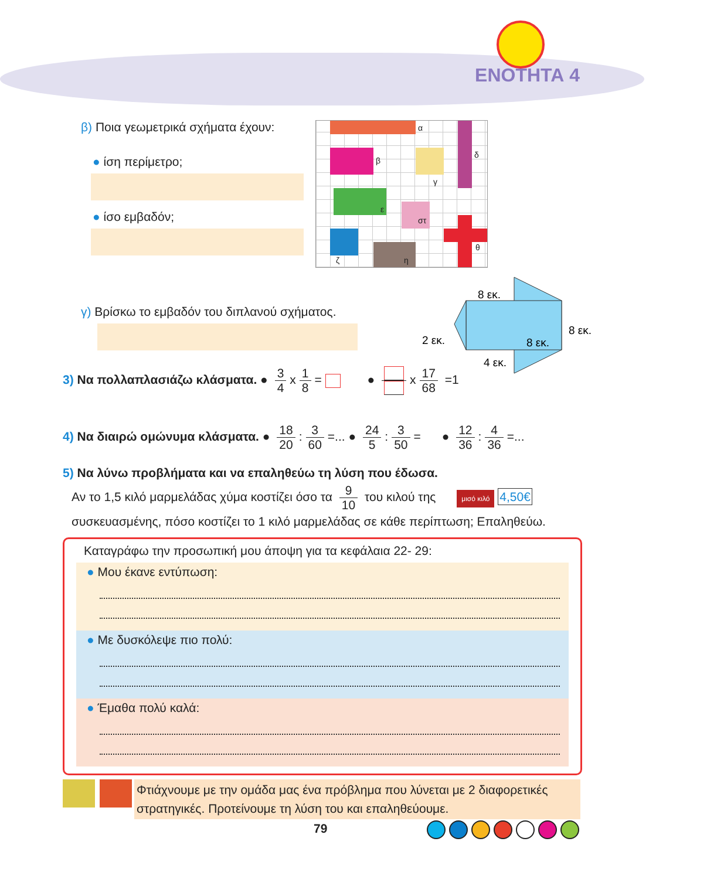ΕΝΟΤΗΤΑ 4
β) Ποια γεωμετρικά σχήματα έχουν:
● ίση περίμετρο;
● ίσο εμβαδόν;
α
β
γ
δ
ε
στ
ζ η
θ
γ) Βρίσκω το εμβαδόν του διπλανού σχήματος.
8 εκ.
8 εκ.
8 εκ.
2 εκ.
4 εκ.
3) Να πολλαπλασιάζω κλάσματα. ● 3 4 x 1 8 = ● x 17 68 =1
4) Να διαιρώ ομώνυμα κλάσματα. ● 18 20: 3 60 =... ● 24 5: 3 50 = ● 12 36: 4 36 =...
5) Να λύνω προβλήματα και να επαληθεύω τη λύση που έδωσα.
Αν το 1,5 κιλό μαρμελάδας χύμα κοστίζει όσο τα 9 10 του κιλού της μισό κιλό 4,50€
συσκευασμένης, πόσο κοστίζει το 1 κιλό μαρμελάδας σε κάθε περίπτωση; Επαληθεύω.
Καταγράφω την προσωπική μου άποψη για τα κεφάλαια 22- 29:
● Μου έκανε εντύπωση:
● Με δυσκόλεψε πιο πολύ:
● Έμαθα πολύ καλά:
Φτιάχνουμε με την ομάδα μας ένα πρόβλημα που λύνεται με 2 διαφορετικές στρατηγικές. Προτείνουμε τη λύση του και επαληθεύουμε.
79